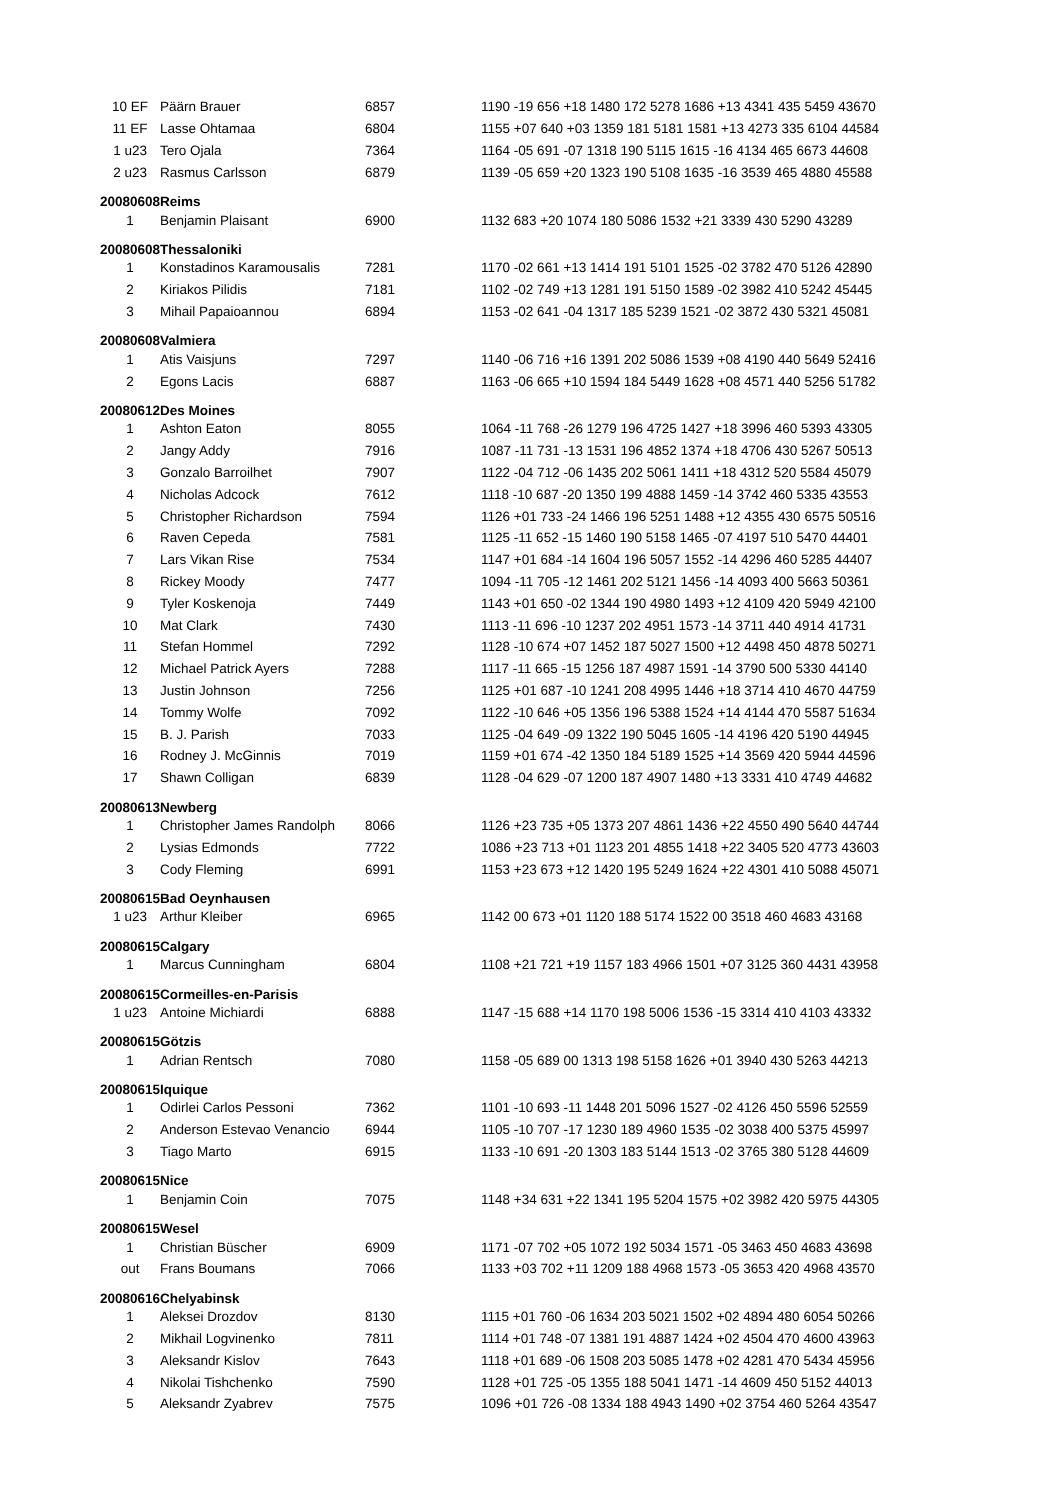| 10 EF | Päärn Brauer | 6857 | 1190 -19 656 +18 1480 172 5278 1686 +13 4341 435 5459 43670 |
| 11 EF | Lasse Ohtamaa | 6804 | 1155 +07 640 +03 1359 181 5181 1581 +13 4273 335 6104 44584 |
| 1 u23 | Tero Ojala | 7364 | 1164 -05 691 -07 1318 190 5115 1615 -16 4134 465 6673 44608 |
| 2 u23 | Rasmus Carlsson | 6879 | 1139 -05 659 +20 1323 190 5108 1635 -16 3539 465 4880 45588 |
| 20080608 | Reims | | |
| 1 | Benjamin Plaisant | 6900 | 1132 683 +20 1074 180 5086 1532 +21 3339 430 5290 43289 |
| 20080608 | Thessaloniki | | |
| 1 | Konstadinos Karamousalis | 7281 | 1170 -02 661 +13 1414 191 5101 1525 -02 3782 470 5126 42890 |
| 2 | Kiriakos Pilidis | 7181 | 1102 -02 749 +13 1281 191 5150 1589 -02 3982 410 5242 45445 |
| 3 | Mihail Papaioannou | 6894 | 1153 -02 641 -04 1317 185 5239 1521 -02 3872 430 5321 45081 |
| 20080608 | Valmiera | | |
| 1 | Atis Vaisjuns | 7297 | 1140 -06 716 +16 1391 202 5086 1539 +08 4190 440 5649 52416 |
| 2 | Egons Lacis | 6887 | 1163 -06 665 +10 1594 184 5449 1628 +08 4571 440 5256 51782 |
| 20080612 | Des Moines | | |
| 1 | Ashton Eaton | 8055 | 1064 -11 768 -26 1279 196 4725 1427 +18 3996 460 5393 43305 |
| 2 | Jangy Addy | 7916 | 1087 -11 731 -13 1531 196 4852 1374 +18 4706 430 5267 50513 |
| 3 | Gonzalo Barroilhet | 7907 | 1122 -04 712 -06 1435 202 5061 1411 +18 4312 520 5584 45079 |
| 4 | Nicholas Adcock | 7612 | 1118 -10 687 -20 1350 199 4888 1459 -14 3742 460 5335 43553 |
| 5 | Christopher Richardson | 7594 | 1126 +01 733 -24 1466 196 5251 1488 +12 4355 430 6575 50516 |
| 6 | Raven Cepeda | 7581 | 1125 -11 652 -15 1460 190 5158 1465 -07 4197 510 5470 44401 |
| 7 | Lars Vikan Rise | 7534 | 1147 +01 684 -14 1604 196 5057 1552 -14 4296 460 5285 44407 |
| 8 | Rickey Moody | 7477 | 1094 -11 705 -12 1461 202 5121 1456 -14 4093 400 5663 50361 |
| 9 | Tyler Koskenoja | 7449 | 1143 +01 650 -02 1344 190 4980 1493 +12 4109 420 5949 42100 |
| 10 | Mat Clark | 7430 | 1113 -11 696 -10 1237 202 4951 1573 -14 3711 440 4914 41731 |
| 11 | Stefan Hommel | 7292 | 1128 -10 674 +07 1452 187 5027 1500 +12 4498 450 4878 50271 |
| 12 | Michael Patrick Ayers | 7288 | 1117 -11 665 -15 1256 187 4987 1591 -14 3790 500 5330 44140 |
| 13 | Justin Johnson | 7256 | 1125 +01 687 -10 1241 208 4995 1446 +18 3714 410 4670 44759 |
| 14 | Tommy Wolfe | 7092 | 1122 -10 646 +05 1356 196 5388 1524 +14 4144 470 5587 51634 |
| 15 | B. J. Parish | 7033 | 1125 -04 649 -09 1322 190 5045 1605 -14 4196 420 5190 44945 |
| 16 | Rodney J. McGinnis | 7019 | 1159 +01 674 -42 1350 184 5189 1525 +14 3569 420 5944 44596 |
| 17 | Shawn Colligan | 6839 | 1128 -04 629 -07 1200 187 4907 1480 +13 3331 410 4749 44682 |
| 20080613 | Newberg | | |
| 1 | Christopher James Randolph | 8066 | 1126 +23 735 +05 1373 207 4861 1436 +22 4550 490 5640 44744 |
| 2 | Lysias Edmonds | 7722 | 1086 +23 713 +01 1123 201 4855 1418 +22 3405 520 4773 43603 |
| 3 | Cody Fleming | 6991 | 1153 +23 673 +12 1420 195 5249 1624 +22 4301 410 5088 45071 |
| 20080615 | Bad Oeynhausen | | |
| 1 u23 | Arthur Kleiber | 6965 | 1142 00 673 +01 1120 188 5174 1522 00 3518 460 4683 43168 |
| 20080615 | Calgary | | |
| 1 | Marcus Cunningham | 6804 | 1108 +21 721 +19 1157 183 4966 1501 +07 3125 360 4431 43958 |
| 20080615 | Cormeilles-en-Parisis | | |
| 1 u23 | Antoine Michiardi | 6888 | 1147 -15 688 +14 1170 198 5006 1536 -15 3314 410 4103 43332 |
| 20080615 | Götzis | | |
| 1 | Adrian Rentsch | 7080 | 1158 -05 689 00 1313 198 5158 1626 +01 3940 430 5263 44213 |
| 20080615 | Iquique | | |
| 1 | Odirlei Carlos Pessoni | 7362 | 1101 -10 693 -11 1448 201 5096 1527 -02 4126 450 5596 52559 |
| 2 | Anderson Estevao Venancio | 6944 | 1105 -10 707 -17 1230 189 4960 1535 -02 3038 400 5375 45997 |
| 3 | Tiago Marto | 6915 | 1133 -10 691 -20 1303 183 5144 1513 -02 3765 380 5128 44609 |
| 20080615 | Nice | | |
| 1 | Benjamin Coin | 7075 | 1148 +34 631 +22 1341 195 5204 1575 +02 3982 420 5975 44305 |
| 20080615 | Wesel | | |
| 1 | Christian Büscher | 6909 | 1171 -07 702 +05 1072 192 5034 1571 -05 3463 450 4683 43698 |
| out | Frans Boumans | 7066 | 1133 +03 702 +11 1209 188 4968 1573 -05 3653 420 4968 43570 |
| 20080616 | Chelyabinsk | | |
| 1 | Aleksei Drozdov | 8130 | 1115 +01 760 -06 1634 203 5021 1502 +02 4894 480 6054 50266 |
| 2 | Mikhail Logvinenko | 7811 | 1114 +01 748 -07 1381 191 4887 1424 +02 4504 470 4600 43963 |
| 3 | Aleksandr Kislov | 7643 | 1118 +01 689 -06 1508 203 5085 1478 +02 4281 470 5434 45956 |
| 4 | Nikolai Tishchenko | 7590 | 1128 +01 725 -05 1355 188 5041 1471 -14 4609 450 5152 44013 |
| 5 | Aleksandr Zyabrev | 7575 | 1096 +01 726 -08 1334 188 4943 1490 +02 3754 460 5264 43547 |